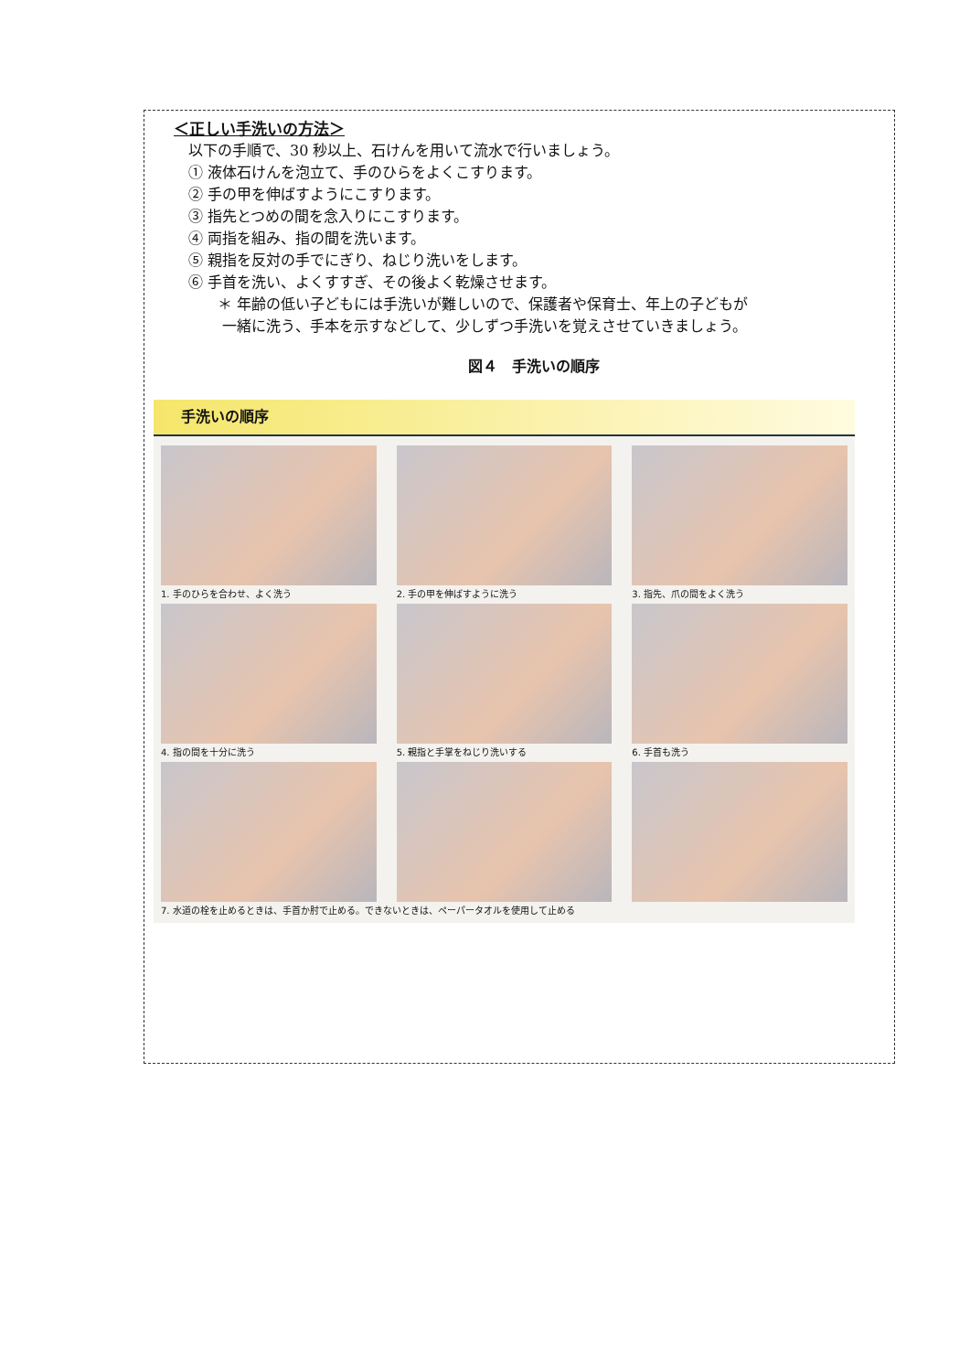＜正しい手洗いの方法＞
以下の手順で、30 秒以上、石けんを用いて流水で行いましょう。
① 液体石けんを泡立て、手のひらをよくこすります。
② 手の甲を伸ばすようにこすります。
③ 指先とつめの間を念入りにこすります。
④ 両指を組み、指の間を洗います。
⑤ 親指を反対の手でにぎり、ねじり洗いをします。
⑥ 手首を洗い、よくすすぎ、その後よく乾燥させます。
＊ 年齢の低い子どもには手洗いが難しいので、保護者や保育士、年上の子どもが
一緒に洗う、手本を示すなどして、少しずつ手洗いを覚えさせていきましょう。
図４　手洗いの順序
手洗いの順序
1. 手のひらを合わせ、よく洗う
2. 手の甲を伸ばすように洗う
3. 指先、爪の間をよく洗う
4. 指の間を十分に洗う
5. 親指と手掌をねじり洗いする
6. 手首も洗う
7. 水道の栓を止めるときは、手首か肘で止める。できないときは、ペーパータオルを使用して止める